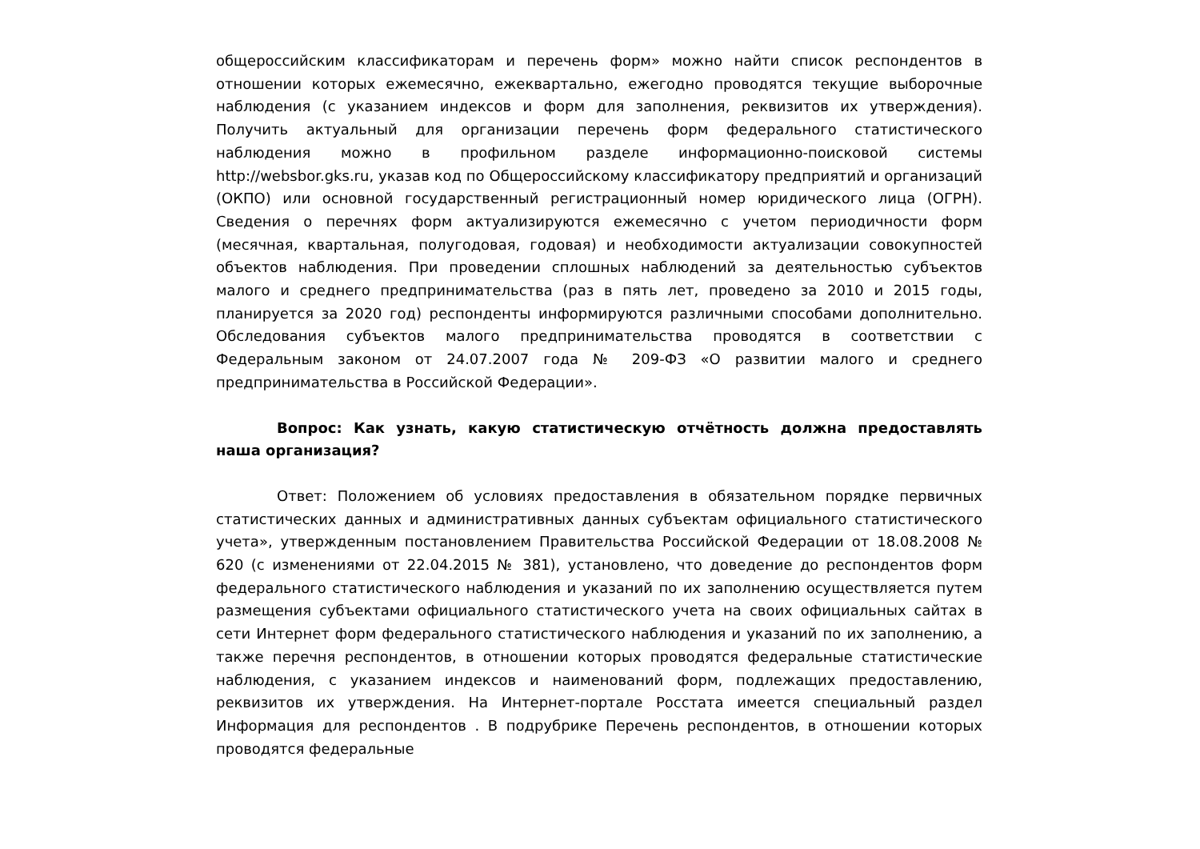общероссийским классификаторам и перечень форм» можно найти список респондентов в отношении которых ежемесячно, ежеквартально, ежегодно проводятся текущие выборочные наблюдения (с указанием индексов и форм для заполнения, реквизитов их утверждения). Получить актуальный для организации перечень форм федерального статистического наблюдения можно в профильном разделе информационно-поисковой системы http://websbor.gks.ru, указав код по Общероссийскому классификатору предприятий и организаций (ОКПО) или основной государственный регистрационный номер юридического лица (ОГРН). Сведения о перечнях форм актуализируются ежемесячно с учетом периодичности форм (месячная, квартальная, полугодовая, годовая) и необходимости актуализации совокупностей объектов наблюдения. При проведении сплошных наблюдений за деятельностью субъектов малого и среднего предпринимательства (раз в пять лет, проведено за 2010 и 2015 годы, планируется за 2020 год) респонденты информируются различными способами дополнительно. Обследования субъектов малого предпринимательства проводятся в соответствии с Федеральным законом от 24.07.2007 года № 209-ФЗ «О развитии малого и среднего предпринимательства в Российской Федерации».
Вопрос: Как узнать, какую статистическую отчётность должна предоставлять наша организация?
Ответ: Положением об условиях предоставления в обязательном порядке первичных статистических данных и административных данных субъектам официального статистического учета», утвержденным постановлением Правительства Российской Федерации от 18.08.2008 № 620 (с изменениями от 22.04.2015 № 381), установлено, что доведение до респондентов форм федерального статистического наблюдения и указаний по их заполнению осуществляется путем размещения субъектами официального статистического учета на своих официальных сайтах в сети Интернет форм федерального статистического наблюдения и указаний по их заполнению, а также перечня респондентов, в отношении которых проводятся федеральные статистические наблюдения, с указанием индексов и наименований форм, подлежащих предоставлению, реквизитов их утверждения. На Интернет-портале Росстата имеется специальный раздел Информация для респондентов . В подрубрике Перечень респондентов, в отношении которых проводятся федеральные